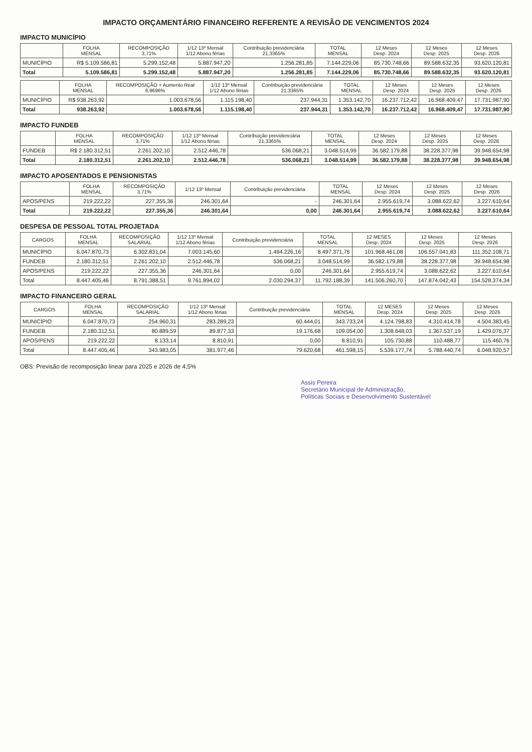IMPACTO ORÇAMENTÁRIO FINANCEIRO REFERENTE A REVISÃO DE VENCIMENTOS 2024
IMPACTO MUNICÍPIO
| | FOLHA MENSAL | RECOMPOSIÇÃO 3,71% | 1/12 13º Mensal 1/12 Abono férias | Contribuição previdenciária 21,3365% | TOTAL MENSAL | 12 Meses Desp. 2024 | 12 Meses Desp. 2025 | 12 Meses Desp. 2026 |
| --- | --- | --- | --- | --- | --- | --- | --- | --- |
| MUNICÍPIO | R$ 5.109.586,81 | 5.299.152,48 | 5.887.947,20 | 1.256.281,85 | 7.144.229,06 | 85.730.748,66 | 89.588.632,35 | 93.620.120,81 |
| Total | 5.109.586,81 | 5.299.152,48 | 5.887.947,20 | 1.256.281,85 | 7.144.229,06 | 85.730.748,66 | 89.588.632,35 | 93.620.120,81 |
| | FOLHA MENSAL | RECOMPOSIÇÃO + Aumento Real 6,9696% | 1/12 13º Mensal 1/12 Abono férias | Contribuição previdenciária 21,3365% | TOTAL MENSAL | 12 Meses Desp. 2024 | 12 Meses Desp. 2025 | 12 Meses Desp. 2026 |
| --- | --- | --- | --- | --- | --- | --- | --- | --- |
| MUNICÍPIO | R$ 938.263,92 | 1.003.678,56 | 1.115.198,40 | 237.944,31 | 1.353.142,70 | 16.237.712,42 | 16.968.409,47 | 17.731.987,90 |
| Total | 938.263,92 | 1.003.678,56 | 1.115.198,40 | 237.944,31 | 1.353.142,70 | 16.237.712,42 | 16.968.409,47 | 17.731.987,90 |
IMPACTO FUNDEB
| | FOLHA MENSAL | RECOMPOSIÇÃO 3,71% | 1/12 13º Mensal 1/12 Abono férias | Contribuição previdenciária 21,3365% | TOTAL MENSAL | 12 Meses Desp. 2024 | 12 Meses Desp. 2025 | 12 Meses Desp. 2026 |
| --- | --- | --- | --- | --- | --- | --- | --- | --- |
| FUNDEB | R$ 2.180.312,51 | 2.261.202,10 | 2.512.446,78 | 536.068,21 | 3.048.514,99 | 36.582.179,88 | 38.228.377,98 | 39.948.654,98 |
| Total | 2.180.312,51 | 2.261.202,10 | 2.512.446,78 | 536.068,21 | 3.048.514,99 | 36.582.179,88 | 38.228.377,98 | 39.948.654,98 |
IMPACTO APOSENTADOS E PENSIONISTAS
| | FOLHA MENSAL | RECOMPOSIÇÃO 3,71% | 1/12 13º Mensal | Contribuição previdenciária | TOTAL MENSAL | 12 Meses Desp. 2024 | 12 Meses Desp. 2025 | 12 Meses Desp. 2026 |
| --- | --- | --- | --- | --- | --- | --- | --- | --- |
| APOS/PENS | 219.222,22 | 227.355,36 | 246.301,64 | - | 246.301,64 | 2.955.619,74 | 3.088.622,62 | 3.227.610,64 |
| Total | 219.222,22 | 227.355,36 | 246.301,64 | 0,00 | 246.301,64 | 2.955.619,74 | 3.088.622,62 | 3.227.610,64 |
DESPESA DE PESSOAL TOTAL PROJETADA
| CARGOS | FOLHA MENSAL | RECOMPOSIÇÃO SALARIAL | 1/12 13º Mensal 1/12 Abono férias | Contribuição previdenciária | TOTAL MENSAL | 12 MESES Desp. 2024 | 12 Meses Desp. 2025 | 12 Meses Desp. 2026 |
| --- | --- | --- | --- | --- | --- | --- | --- | --- |
| MUNICÍPIO | 6.047.870,73 | 6.302.831,04 | 7.003.145,60 | 1.494.226,16 | 8.497.371,76 | 101.968.461,08 | 106.557.041,83 | 111.352.108,71 |
| FUNDEB | 2.180.312,51 | 2.261.202,10 | 2.512.446,78 | 536.068,21 | 3.048.514,99 | 36.582.179,88 | 38.228.377,98 | 39.948.654,98 |
| APOS/PENS | 219.222,22 | 227.355,36 | 246.301,64 | 0,00 | 246.301,64 | 2.955.619,74 | 3.088.622,62 | 3.227.610,64 |
| Total | 8.447.405,46 | 8.791.388,51 | 9.761.894,02 | 2.030.294,37 | 11.792.188,39 | 141.506.260,70 | 147.874.042,43 | 154.528.374,34 |
IMPACTO FINANCEIRO GERAL
| CARGOS | FOLHA MENSAL | RECOMPOSIÇÃO SALARIAL | 1/12 13º Mensal 1/12 Abono férias | Contribuição previdenciária | TOTAL MENSAL | 12 MESES Desp. 2024 | 12 Meses Desp. 2025 | 12 Meses Desp. 2026 |
| --- | --- | --- | --- | --- | --- | --- | --- | --- |
| MUNICÍPIO | 6.047.870,73 | 254.960,31 | 283.289,23 | 60.444,01 | 343.733,24 | 4.124.798,83 | 4.310.414,78 | 4.504.383,45 |
| FUNDEB | 2.180.312,51 | 80.889,59 | 89.877,33 | 19.176,68 | 109.054,00 | 1.308.648,03 | 1.367.537,19 | 1.429.076,37 |
| APOS/PENS | 219.222,22 | 8.133,14 | 8.810,91 | 0,00 | 8.810,91 | 105.730,88 | 110.488,77 | 115.460,76 |
| Total | 8.447.405,46 | 343.983,05 | 381.977,46 | 79.620,68 | 461.598,15 | 5.539.177,74 | 5.788.440,74 | 6.048.920,57 |
OBS: Previsão de recomposição linear para 2025 e 2026 de 4,5%
Assis Pereira
Secretário Municipal de Administração,
Políticas Sociais e Desenvolvimento Sustentável